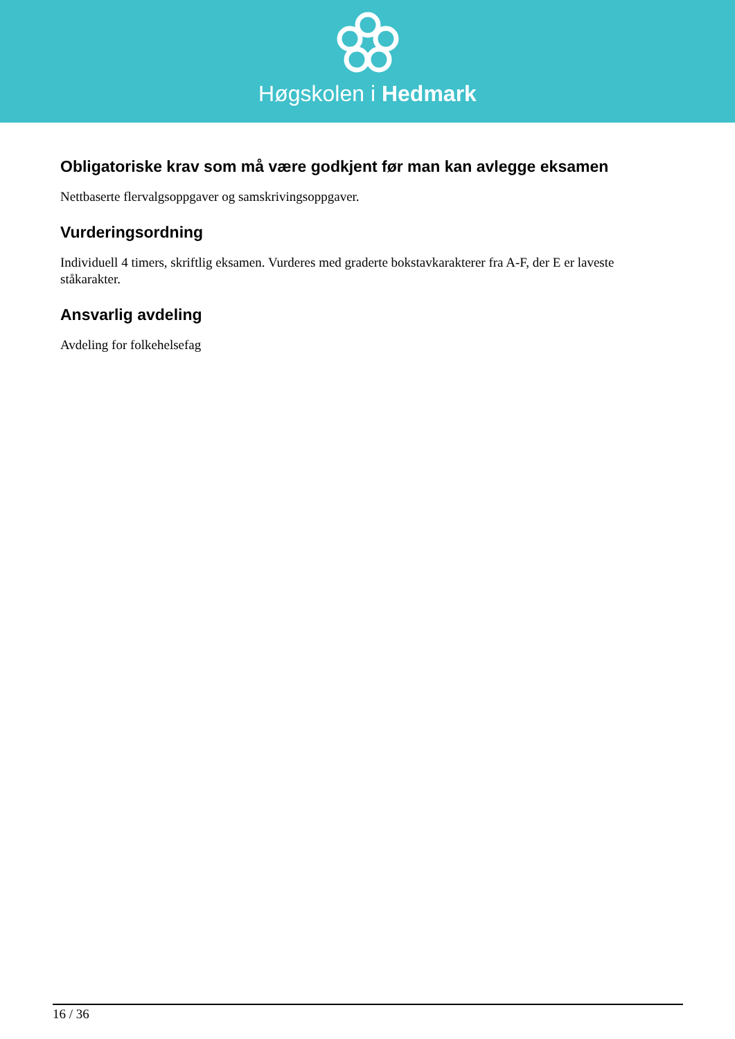Høgskolen i Hedmark
Obligatoriske krav som må være godkjent før man kan avlegge eksamen
Nettbaserte flervalgsoppgaver og samskrivingsoppgaver.
Vurderingsordning
Individuell 4 timers, skriftlig eksamen. Vurderes med graderte bokstavkarakterer fra A-F, der E er laveste ståkarakter.
Ansvarlig avdeling
Avdeling for folkehelsefag
16 / 36